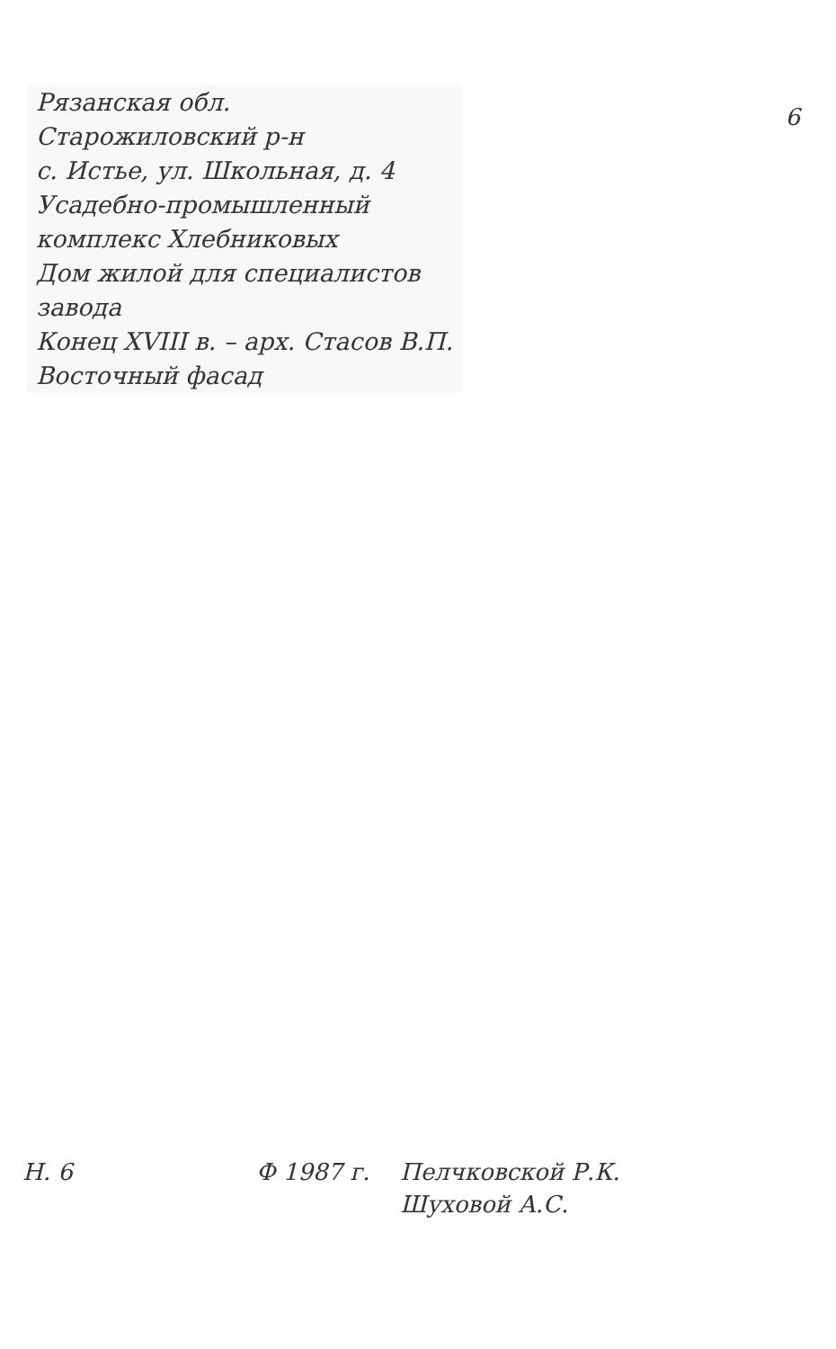Рязанская обл.
Старожиловский р-н
с. Истье, ул. Школьная, д. 4
Усадебно-промышленный
комплекс Хлебниковых
Дом жилой для специалистов
завода
Конец XVIII в. – арх. Стасов В.П.
Восточный фасад
6
Н. 6 Ф 1987 г. Пелчковской Р.К.
Шуховой А.С.